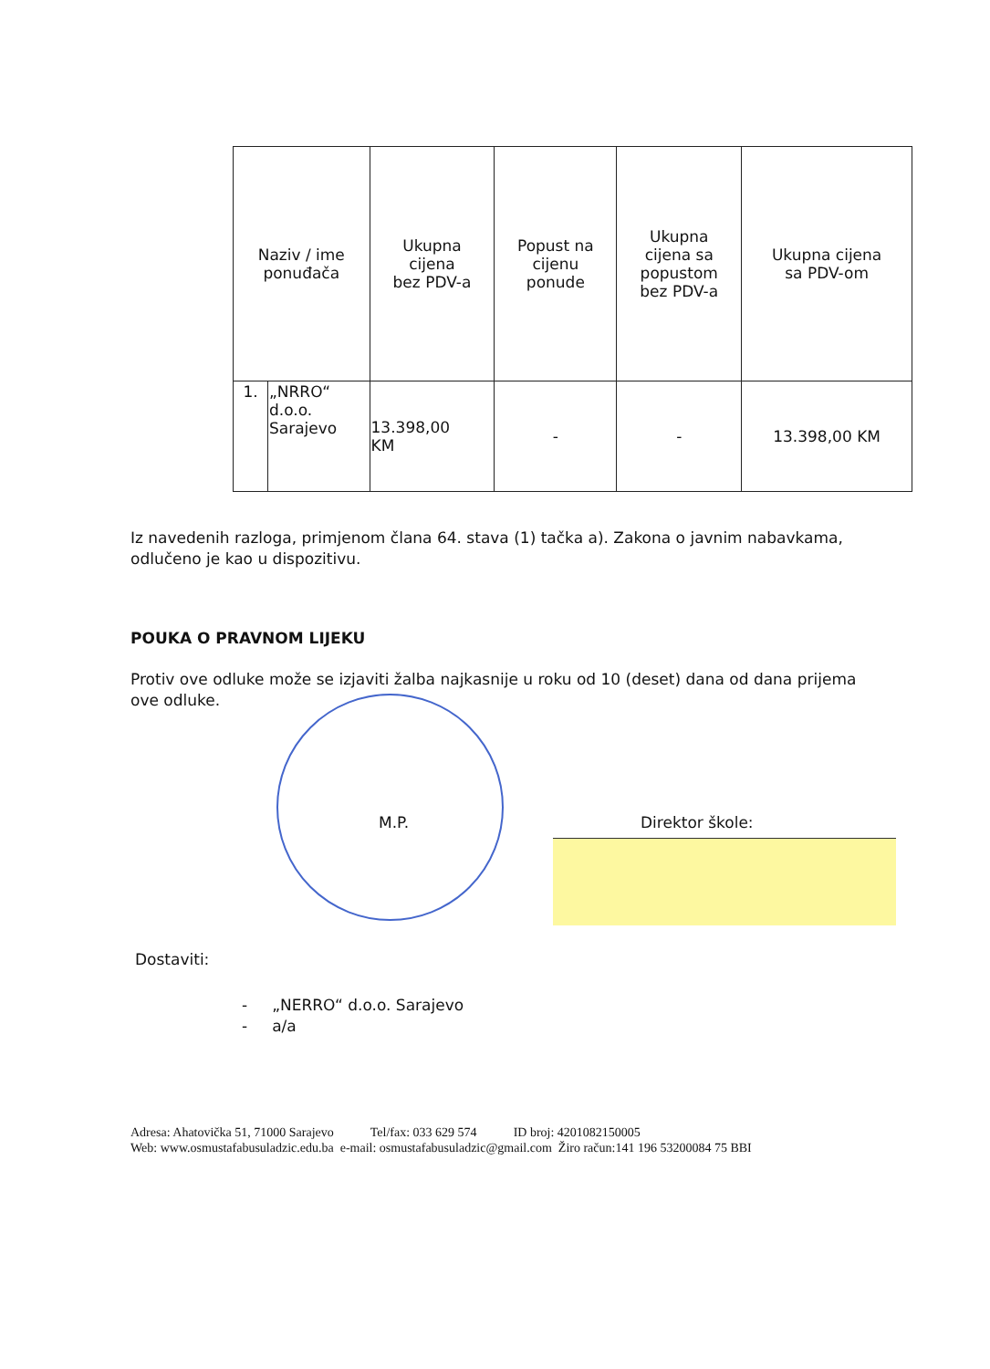| Naziv / ime ponuđača | | Ukupna cijena bez PDV-a | Popust na cijenu ponude | Ukupna cijena sa popustom bez PDV-a | Ukupna cijena sa PDV-om |
| --- | --- | --- | --- | --- | --- |
| 1. | „NRRO“ d.o.o. Sarajevo | 13.398,00 KM | - | - | 13.398,00 KM |
Iz navedenih razloga, primjenom člana 64. stava (1) tačka a). Zakona o javnim nabavkama, odlučeno je kao u dispozitivu.
POUKA O PRAVNOM LIJEKU
Protiv ove odluke može se izjaviti žalba najkasnije u roku od 10 (deset) dana od dana prijema ove odluke.
M.P. Direktor škole:
Dostaviti:
- „NERRO“ d.o.o. Sarajevo
- a/a
Adresa: Ahatovička 51, 71000 Sarajevo Tel/fax: 033 629 574 ID broj: 4201082150005
Web: www.osmustafabusuladzic.edu.ba e-mail: osmustafabusuladzic@gmail.com Žiro račun:141 196 53200084 75 BBI